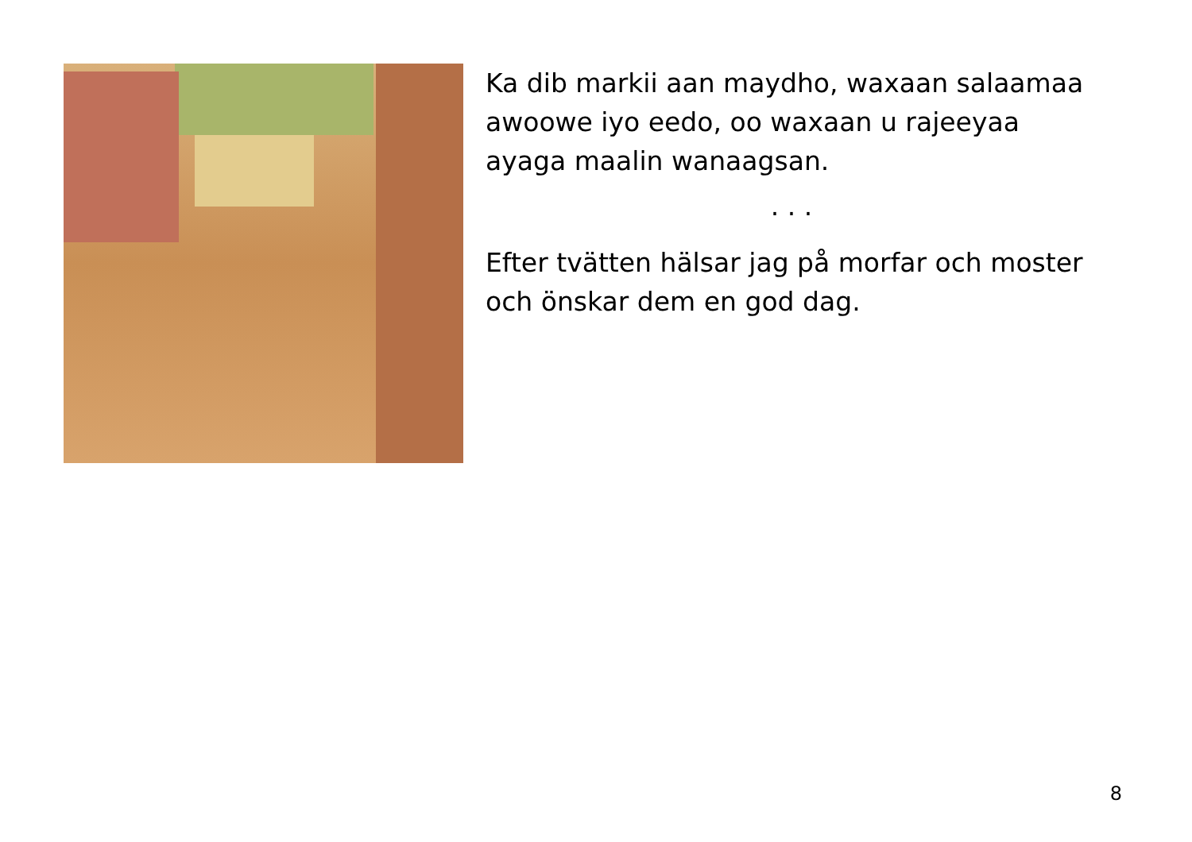Ka dib markii aan maydho, waxaan salaamaa awoowe iyo eedo, oo waxaan u rajeeyaa ayaga maalin wanaagsan.
. . .
Efter tvätten hälsar jag på morfar och moster och önskar dem en god dag.
8